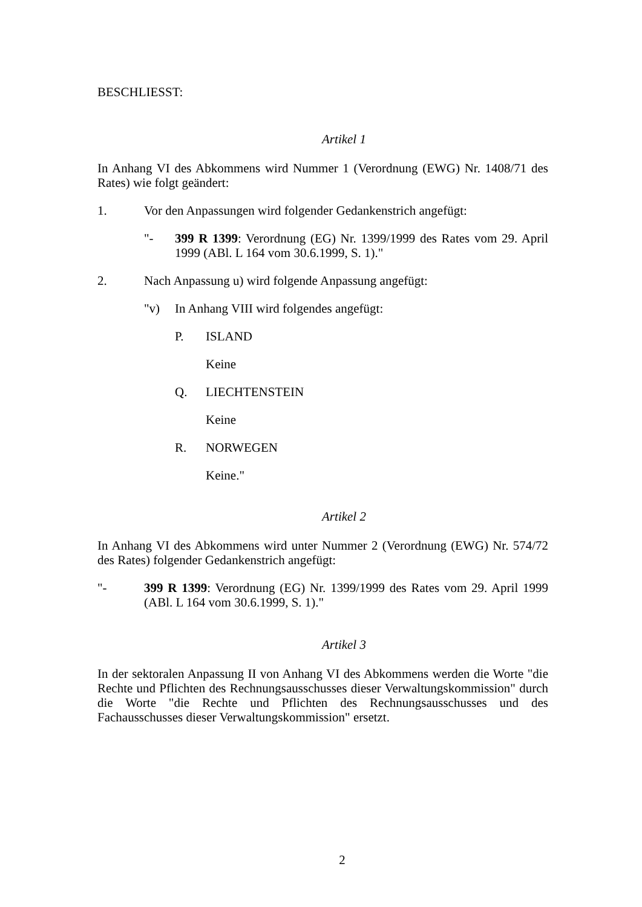BESCHLIESST:
Artikel 1
In Anhang VI des Abkommens wird Nummer 1 (Verordnung (EWG) Nr. 1408/71 des Rates) wie folgt geändert:
1. Vor den Anpassungen wird folgender Gedankenstrich angefügt:
"- 399 R 1399: Verordnung (EG) Nr. 1399/1999 des Rates vom 29. April 1999 (ABl. L 164 vom 30.6.1999, S. 1)."
2. Nach Anpassung u) wird folgende Anpassung angefügt:
"v) In Anhang VIII wird folgendes angefügt:
P. ISLAND
Keine
Q. LIECHTENSTEIN
Keine
R. NORWEGEN
Keine."
Artikel 2
In Anhang VI des Abkommens wird unter Nummer 2 (Verordnung (EWG) Nr. 574/72 des Rates) folgender Gedankenstrich angefügt:
"- 399 R 1399: Verordnung (EG) Nr. 1399/1999 des Rates vom 29. April 1999 (ABl. L 164 vom 30.6.1999, S. 1)."
Artikel 3
In der sektoralen Anpassung II von Anhang VI des Abkommens werden die Worte "die Rechte und Pflichten des Rechnungsausschusses dieser Verwaltungskommission" durch die Worte "die Rechte und Pflichten des Rechnungsausschusses und des Fachausschusses dieser Verwaltungskommission" ersetzt.
2